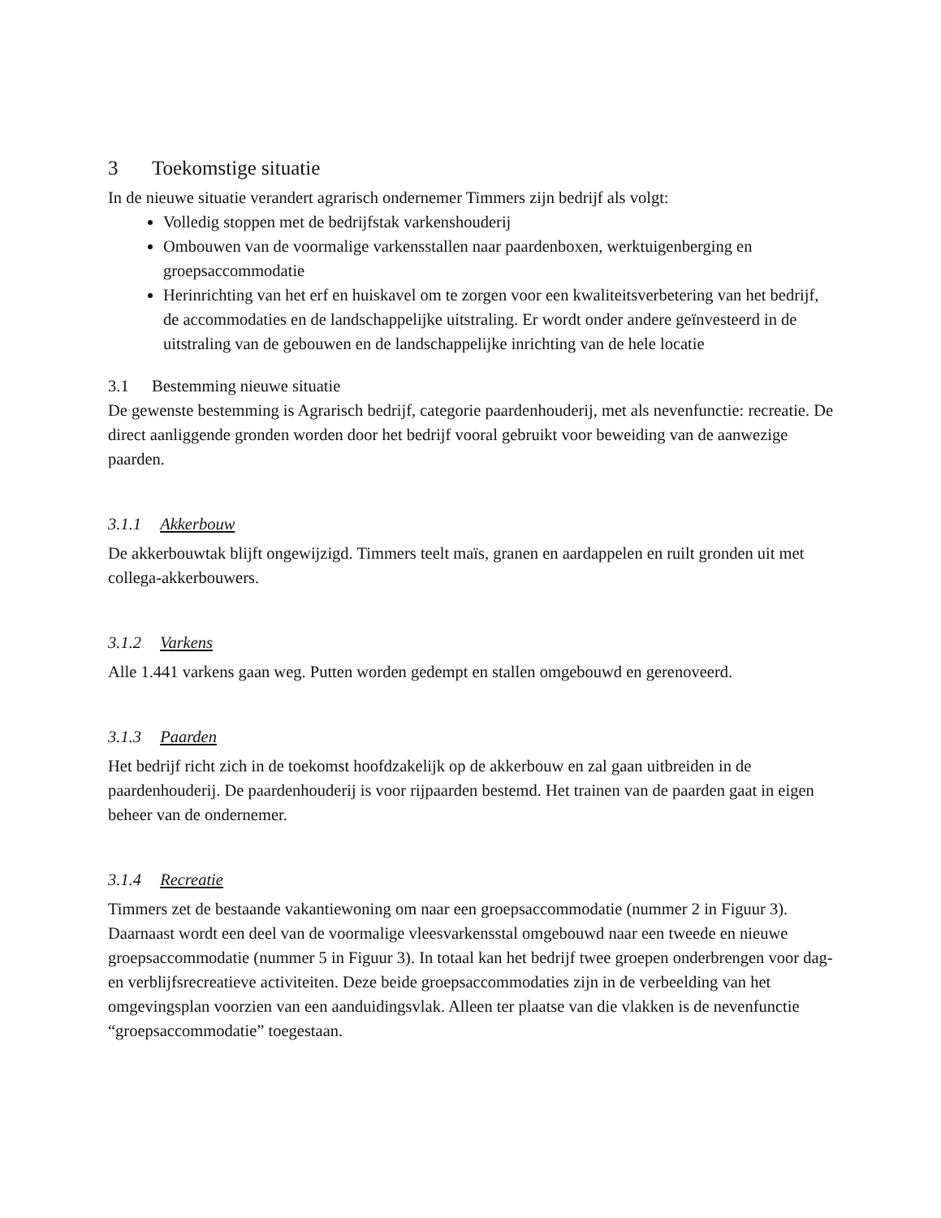3 Toekomstige situatie
In de nieuwe situatie verandert agrarisch ondernemer Timmers zijn bedrijf als volgt:
Volledig stoppen met de bedrijfstak varkenshouderij
Ombouwen van de voormalige varkensstallen naar paardenboxen, werktuigenberging en groepsaccommodatie
Herinrichting van het erf en huiskavel om te zorgen voor een kwaliteitsverbetering van het bedrijf, de accommodaties en de landschappelijke uitstraling. Er wordt onder andere geïnvesteerd in de uitstraling van de gebouwen en de landschappelijke inrichting van de hele locatie
3.1 Bestemming nieuwe situatie
De gewenste bestemming is Agrarisch bedrijf, categorie paardenhouderij, met als nevenfunctie: recreatie. De direct aanliggende gronden worden door het bedrijf vooral gebruikt voor beweiding van de aanwezige paarden.
3.1.1 Akkerbouw
De akkerbouwtak blijft ongewijzigd. Timmers teelt maïs, granen en aardappelen en ruilt gronden uit met collega-akkerbouwers.
3.1.2 Varkens
Alle 1.441 varkens gaan weg. Putten worden gedempt en stallen omgebouwd en gerenoveerd.
3.1.3 Paarden
Het bedrijf richt zich in de toekomst hoofdzakelijk op de akkerbouw en zal gaan uitbreiden in de paardenhouderij. De paardenhouderij is voor rijpaarden bestemd. Het trainen van de paarden gaat in eigen beheer van de ondernemer.
3.1.4 Recreatie
Timmers zet de bestaande vakantiewoning om naar een groepsaccommodatie (nummer 2 in Figuur 3). Daarnaast wordt een deel van de voormalige vleesvarkensstal omgebouwd naar een tweede en nieuwe groepsaccommodatie (nummer 5 in Figuur 3). In totaal kan het bedrijf twee groepen onderbrengen voor dag- en verblijfsrecreatieve activiteiten. Deze beide groepsaccommodaties zijn in de verbeelding van het omgevingsplan voorzien van een aanduidingsvlak. Alleen ter plaatse van die vlakken is de nevenfunctie “groepsaccommodatie” toegestaan.